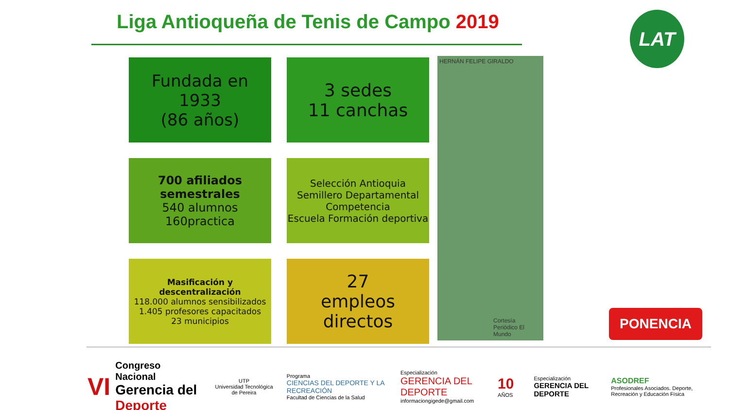Liga Antioqueña de Tenis de Campo 2019
LAT
Fundada en
1933
(86 años)
3 sedes
11 canchas
700 afiliados semestrales
540 alumnos
160practica
Selección Antioquia
Semillero Departamental
Competencia
Escuela Formación deportiva
Masificación y descentralización
118.000 alumnos sensibilizados
1.405 profesores capacitados
23 municipios
27
empleos
directos
HERNÁN FELIPE GIRALDO
Cortesía
Periódico El Mundo
PONENCIA
VI
Congreso Nacional
Gerencia del Deporte
UTP
Universidad Tecnológica de Pereira
Programa
CIENCIAS DEL DEPORTE Y LA RECREACIÓN
Facultad de Ciencias de la Salud
Especialización
GERENCIA DEL DEPORTE
informaciongigede@gmail.com
10 AÑOS
Especialización
GERENCIA DEL DEPORTE
ASODREF
Profesionales Asociados. Deporte, Recreación y Educación Física